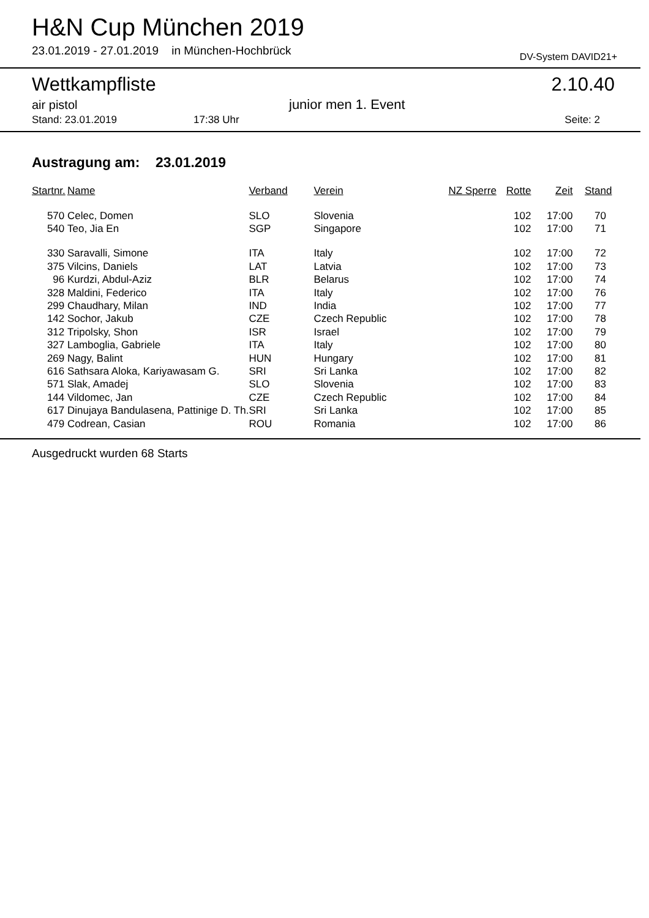H&N Cup München 2019
23.01.2019 - 27.01.2019 in München-Hochbrück
DV-System DAVID21+
Wettkampfliste 2.10.40
air pistol junior men 1. Event
Stand: 23.01.2019 17:38 Uhr Seite: 2
Austragung am: 23.01.2019
| Startnr. | Name | Verband | Verein | NZ Sperre | Rotte | Zeit | Stand |
| --- | --- | --- | --- | --- | --- | --- | --- |
| 570 | Celec, Domen | SLO | Slovenia | | 102 | 17:00 | 70 |
| 540 | Teo, Jia En | SGP | Singapore | | 102 | 17:00 | 71 |
| 330 | Saravalli, Simone | ITA | Italy | | 102 | 17:00 | 72 |
| 375 | Vilcins, Daniels | LAT | Latvia | | 102 | 17:00 | 73 |
| 96 | Kurdzi, Abdul-Aziz | BLR | Belarus | | 102 | 17:00 | 74 |
| 328 | Maldini, Federico | ITA | Italy | | 102 | 17:00 | 76 |
| 299 | Chaudhary, Milan | IND | India | | 102 | 17:00 | 77 |
| 142 | Sochor, Jakub | CZE | Czech Republic | | 102 | 17:00 | 78 |
| 312 | Tripolsky, Shon | ISR | Israel | | 102 | 17:00 | 79 |
| 327 | Lamboglia, Gabriele | ITA | Italy | | 102 | 17:00 | 80 |
| 269 | Nagy, Balint | HUN | Hungary | | 102 | 17:00 | 81 |
| 616 | Sathsara Aloka, Kariyawasam G. | SRI | Sri Lanka | | 102 | 17:00 | 82 |
| 571 | Slak, Amadej | SLO | Slovenia | | 102 | 17:00 | 83 |
| 144 | Vildomec, Jan | CZE | Czech Republic | | 102 | 17:00 | 84 |
| 617 | Dinujaya Bandulasena, Pattinige D. Th. | SRI | Sri Lanka | | 102 | 17:00 | 85 |
| 479 | Codrean, Casian | ROU | Romania | | 102 | 17:00 | 86 |
Ausgedruckt wurden 68 Starts